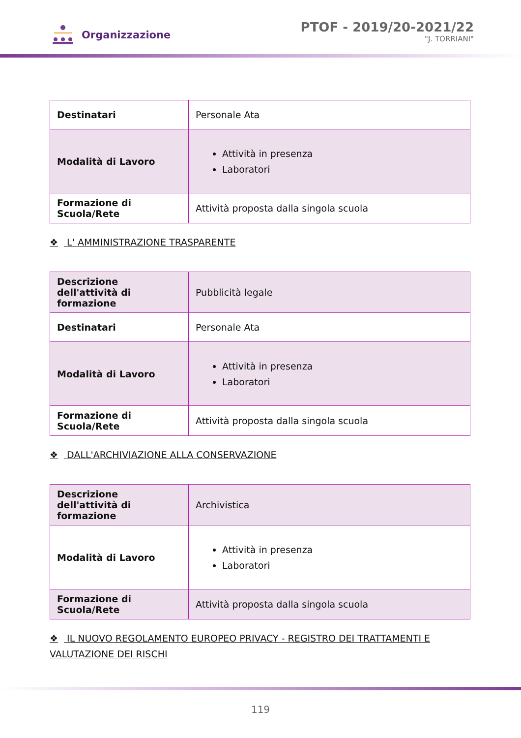Organizzazione
PTOF - 2019/20-2021/22
"J. TORRIANI"
| Destinatari | Personale Ata |
| Modalità di Lavoro | Attività in presenza Laboratori |
| Formazione di Scuola/Rete | Attività proposta dalla singola scuola |
❖ L' AMMINISTRAZIONE TRASPARENTE
| Descrizione dell'attività di formazione | Pubblicità legale |
| Destinatari | Personale Ata |
| Modalità di Lavoro | Attività in presenza Laboratori |
| Formazione di Scuola/Rete | Attività proposta dalla singola scuola |
❖ DALL'ARCHIVIAZIONE ALLA CONSERVAZIONE
| Descrizione dell'attività di formazione | Archivistica |
| Modalità di Lavoro | Attività in presenza Laboratori |
| Formazione di Scuola/Rete | Attività proposta dalla singola scuola |
❖ IL NUOVO REGOLAMENTO EUROPEO PRIVACY - REGISTRO DEI TRATTAMENTI E VALUTAZIONE DEI RISCHI
119